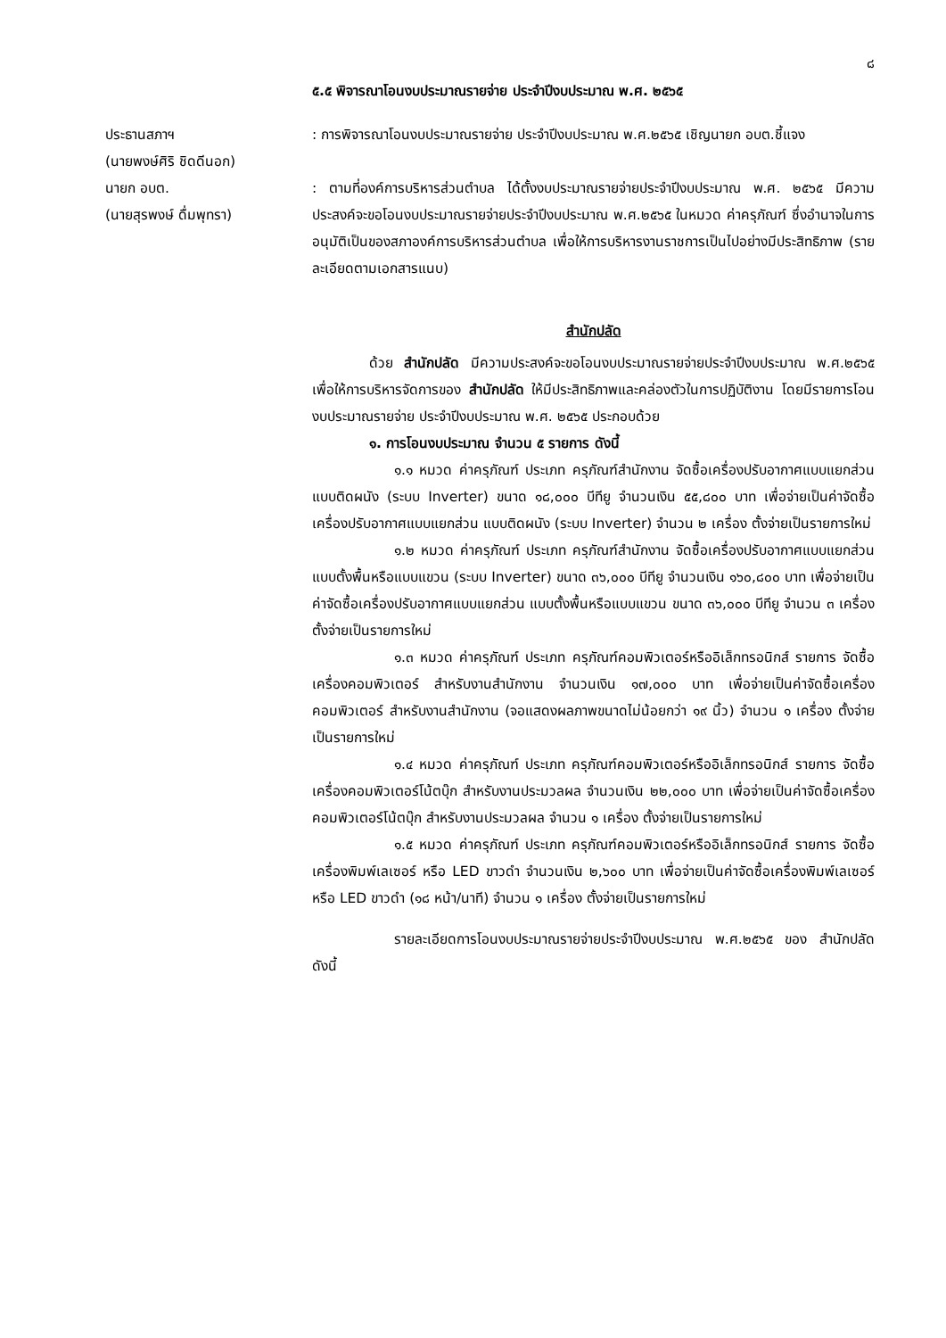๘
๕.๕ พิจารณาโอนงบประมาณรายจ่าย ประจำปีงบประมาณ พ.ศ. ๒๕๖๕
ประธานสภาฯ
(นายพงษ์ศิริ ชิดดีนอก)
: การพิจารณาโอนงบประมาณรายจ่าย ประจำปีงบประมาณ พ.ศ.๒๕๖๕ เชิญนายก อบต.ชี้แจง
นายก อบต.
(นายสุรพงษ์ ดื่มพุทรา)
: ตามที่องค์การบริหารส่วนตำบล ได้ตั้งงบประมาณรายจ่ายประจำปีงบประมาณ พ.ศ. ๒๕๖๕ มีความประสงค์จะขอโอนงบประมาณรายจ่ายประจำปีงบประมาณ พ.ศ.๒๕๖๕ ในหมวด ค่าครุภัณฑ์ ซึ่งอำนาจในการอนุมัติเป็นของสภาองค์การบริหารส่วนตำบล เพื่อให้การบริหารงานราชการเป็นไปอย่างมีประสิทธิภาพ (รายละเอียดตามเอกสารแนบ)
สำนักปลัด
ด้วย สำนักปลัด มีความประสงค์จะขอโอนงบประมาณรายจ่ายประจำปีงบประมาณ พ.ศ.๒๕๖๕ เพื่อให้การบริหารจัดการของ สำนักปลัด ให้มีประสิทธิภาพและคล่องตัวในการปฏิบัติงาน โดยมีรายการโอนงบประมาณรายจ่าย ประจำปีงบประมาณ พ.ศ. ๒๕๖๕ ประกอบด้วย
๑. การโอนงบประมาณ จำนวน ๕ รายการ ดังนี้
๑.๑ หมวด ค่าครุภัณฑ์ ประเภท ครุภัณฑ์สำนักงาน จัดซื้อเครื่องปรับอากาศแบบแยกส่วน แบบติดผนัง (ระบบ Inverter) ขนาด ๑๘,๐๐๐ บีทียู จำนวนเงิน ๕๕,๘๐๐ บาท เพื่อจ่ายเป็นค่าจัดซื้อเครื่องปรับอากาศแบบแยกส่วน แบบติดผนัง (ระบบ Inverter) จำนวน ๒ เครื่อง ตั้งจ่ายเป็นรายการใหม่
๑.๒ หมวด ค่าครุภัณฑ์ ประเภท ครุภัณฑ์สำนักงาน จัดซื้อเครื่องปรับอากาศแบบแยกส่วน แบบตั้งพื้นหรือแบบแขวน (ระบบ Inverter) ขนาด ๓๖,๐๐๐ บีทียู จำนวนเงิน ๑๖๐,๘๐๐ บาท เพื่อจ่ายเป็นค่าจัดซื้อเครื่องปรับอากาศแบบแยกส่วน แบบตั้งพื้นหรือแบบแขวน ขนาด ๓๖,๐๐๐ บีทียู จำนวน ๓ เครื่อง ตั้งจ่ายเป็นรายการใหม่
๑.๓ หมวด ค่าครุภัณฑ์ ประเภท ครุภัณฑ์คอมพิวเตอร์หรืออิเล็กทรอนิกส์ รายการ จัดซื้อเครื่องคอมพิวเตอร์ สำหรับงานสำนักงาน จำนวนเงิน ๑๗,๐๐๐ บาท เพื่อจ่ายเป็นค่าจัดซื้อเครื่องคอมพิวเตอร์ สำหรับงานสำนักงาน (จอแสดงผลภาพขนาดไม่น้อยกว่า ๑๙ นิ้ว) จำนวน ๑ เครื่อง ตั้งจ่ายเป็นรายการใหม่
๑.๔ หมวด ค่าครุภัณฑ์ ประเภท ครุภัณฑ์คอมพิวเตอร์หรืออิเล็กทรอนิกส์ รายการ จัดซื้อเครื่องคอมพิวเตอร์โน้ตบุ๊ก สำหรับงานประมวลผล จำนวนเงิน ๒๒,๐๐๐ บาท เพื่อจ่ายเป็นค่าจัดซื้อเครื่องคอมพิวเตอร์โน้ตบุ๊ก สำหรับงานประมวลผล จำนวน ๑ เครื่อง ตั้งจ่ายเป็นรายการใหม่
๑.๕ หมวด ค่าครุภัณฑ์ ประเภท ครุภัณฑ์คอมพิวเตอร์หรืออิเล็กทรอนิกส์ รายการ จัดซื้อเครื่องพิมพ์เลเซอร์ หรือ LED ขาวดำ จำนวนเงิน ๒,๖๐๐ บาท เพื่อจ่ายเป็นค่าจัดซื้อเครื่องพิมพ์เลเซอร์ หรือ LED ขาวดำ (๑๘ หน้า/นาที) จำนวน ๑ เครื่อง ตั้งจ่ายเป็นรายการใหม่
รายละเอียดการโอนงบประมาณรายจ่ายประจำปีงบประมาณ พ.ศ.๒๕๖๕ ของ สำนักปลัด ดังนี้